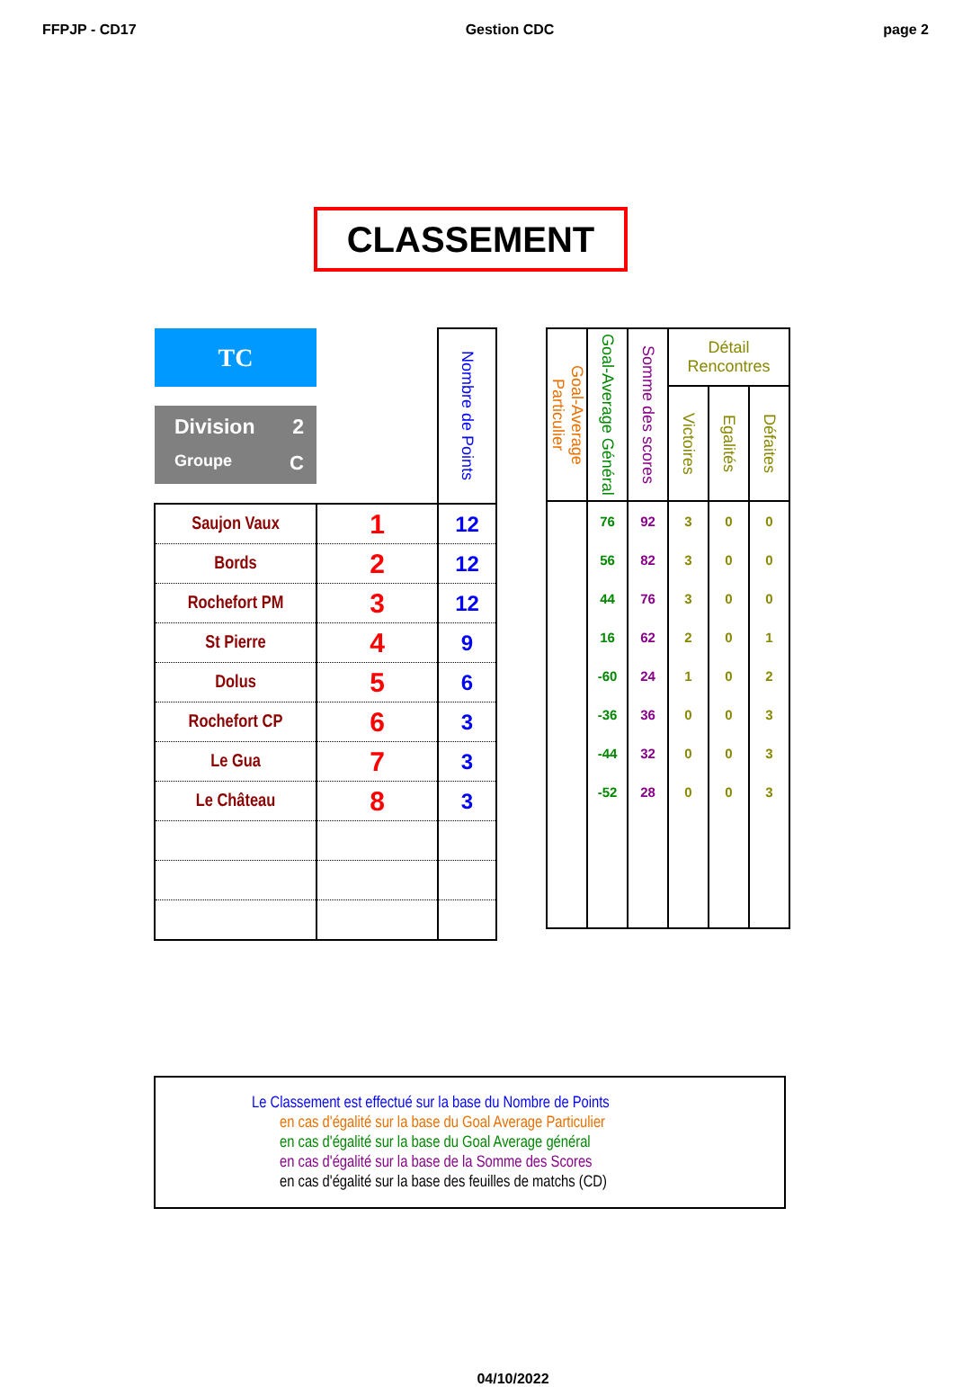FFPJP - CD17 Gestion CDC page 2
CLASSEMENT
| TC Division 2 Groupe C | | Nombre de Points |
| --- | --- | --- |
| Saujon Vaux | 1 | 12 |
| Bords | 2 | 12 |
| Rochefort PM | 3 | 12 |
| St Pierre | 4 | 9 |
| Dolus | 5 | 6 |
| Rochefort CP | 6 | 3 |
| Le Gua | 7 | 3 |
| Le Château | 8 | 3 |
| Goal-Average Particulier | Goal-Average Général | Somme des scores | Détail Rencontres | | |
| --- | --- | --- | --- | --- | --- |
| | | | Victoires | Egalités | Défaites |
| | 76 | 92 | 3 | 0 | 0 |
| | 56 | 82 | 3 | 0 | 0 |
| | 44 | 76 | 3 | 0 | 0 |
| | 16 | 62 | 2 | 0 | 1 |
| | -60 | 24 | 1 | 0 | 2 |
| | -36 | 36 | 0 | 0 | 3 |
| | -44 | 32 | 0 | 0 | 3 |
| | -52 | 28 | 0 | 0 | 3 |
Le Classement est effectué sur la base du Nombre de Points
en cas d'égalité sur la base du Goal Average Particulier
en cas d'égalité sur la base du Goal Average général
en cas d'égalité sur la base de la Somme des Scores
en cas d'égalité sur la base des feuilles de matchs (CD)
04/10/2022